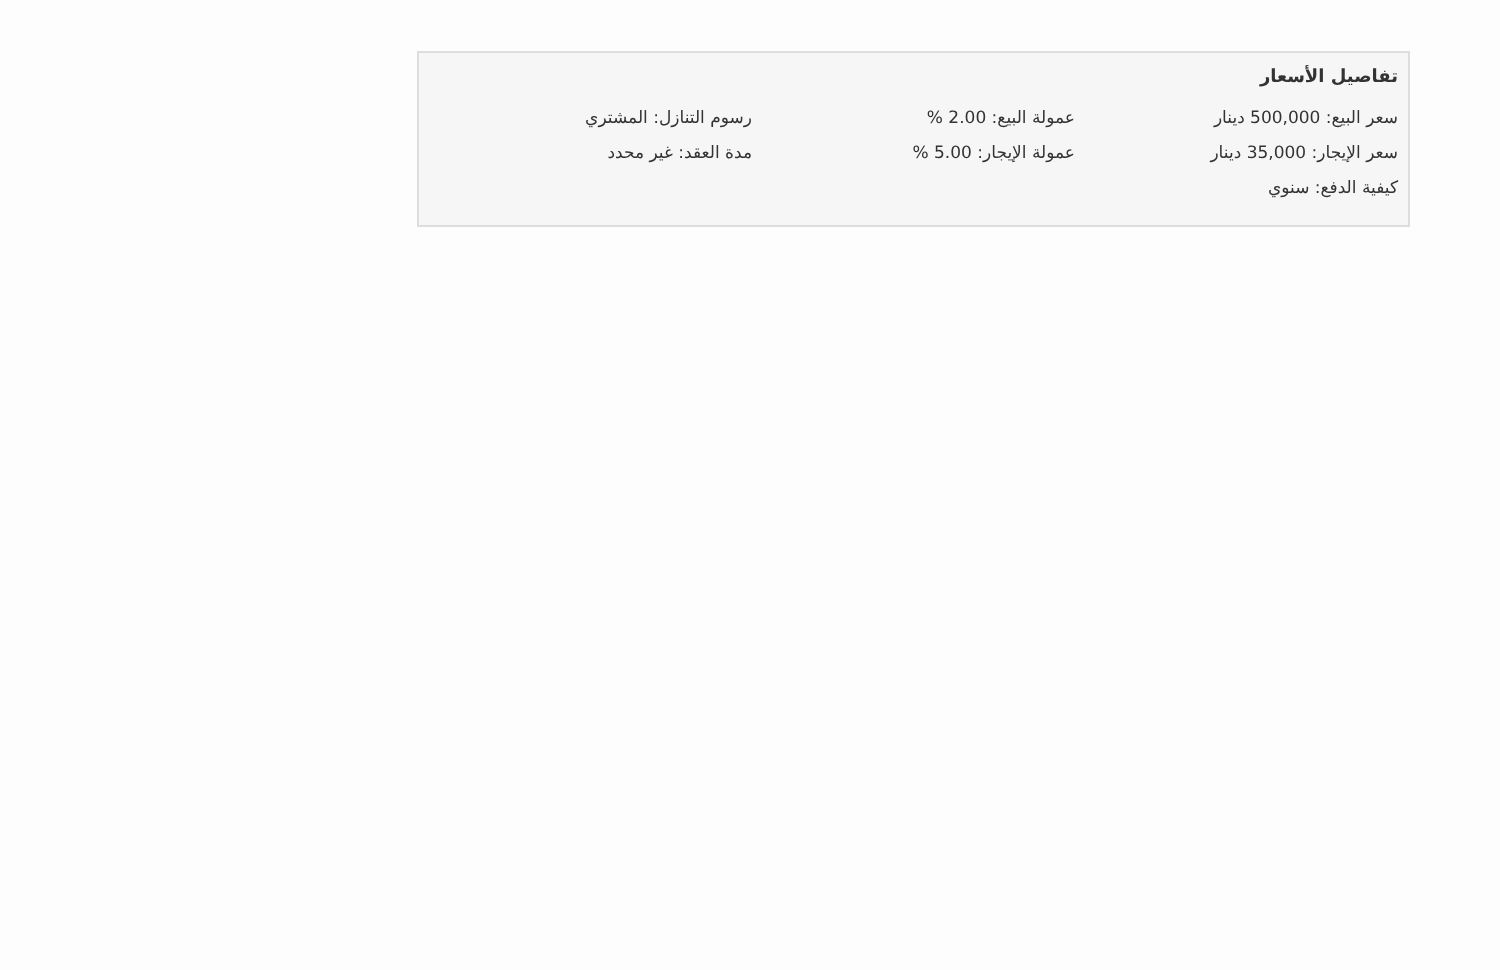تفاصيل الأسعار
سعر البيع: 500,000 دينار عمولة البيع: 2.00 % رسوم التنازل: المشتري
سعر الإيجار: 35,000 دينار عمولة الإيجار: 5.00 % مدة العقد: غير محدد
كيفية الدفع: سنوي